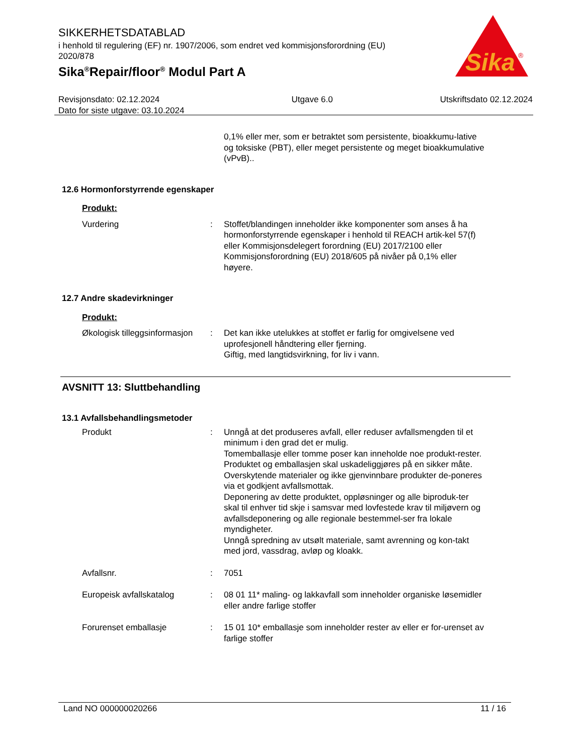Sika
®
SIKKERHETSDATABLAD
i henhold til regulering (EF) nr. 1907/2006, som endret ved kommisjonsforordning (EU) 2020/878
Sika<sup>®</sup>Repair/floor<sup>®</sup> Modul Part A
Revisjonsdato: 02.12.2024
Dato for siste utgave: 03.10.2024
Utgave 6.0 Utskriftsdato 02.12.2024
0,1% eller mer, som er betraktet som persistente, bioakkumu-lative og toksiske (PBT), eller meget persistente og meget bioakkumulative (vPvB)..
12.6 Hormonforstyrrende egenskaper
Produkt:
Vurdering : Stoffet/blandingen inneholder ikke komponenter som anses å ha hormonforstyrrende egenskaper i henhold til REACH artik-kel 57(f) eller Kommisjonsdelegert forordning (EU) 2017/2100 eller Kommisjonsforordning (EU) 2018/605 på nivåer på 0,1% eller høyere.
12.7 Andre skadevirkninger
Produkt:
Økologisk tilleggsinformasjon
: Det kan ikke utelukkes at stoffet er farlig for omgivelsene ved uprofesjonell håndtering eller fjerning.
Giftig, med langtidsvirkning, for liv i vann.
AVSNITT 13: Sluttbehandling
13.1 Avfallsbehandlingsmetoder
Produkt : Unngå at det produseres avfall, eller reduser avfallsmengden til et minimum i den grad det er mulig.
Tomemballasje eller tomme poser kan inneholde noe produkt-rester.
Produktet og emballasjen skal uskadeliggjøres på en sikker måte.
Overskytende materialer og ikke gjenvinnbare produkter de-poneres via et godkjent avfallsmottak.
Deponering av dette produktet, oppløsninger og alle biproduk-ter skal til enhver tid skje i samsvar med lovfestede krav til miljøvern og avfallsdeponering og alle regionale bestemmel-ser fra lokale myndigheter.
Unngå spredning av utsølt materiale, samt avrenning og kon-takt med jord, vassdrag, avløp og kloakk.
Avfallsnr. : 7051
Europeisk avfallskatalog : 08 01 11* maling- og lakkavfall som inneholder organiske løsemidler eller andre farlige stoffer
Forurenset emballasje : 15 01 10* emballasje som inneholder rester av eller er for-urenset av farlige stoffer
Land NO 000000020266 11 / 16